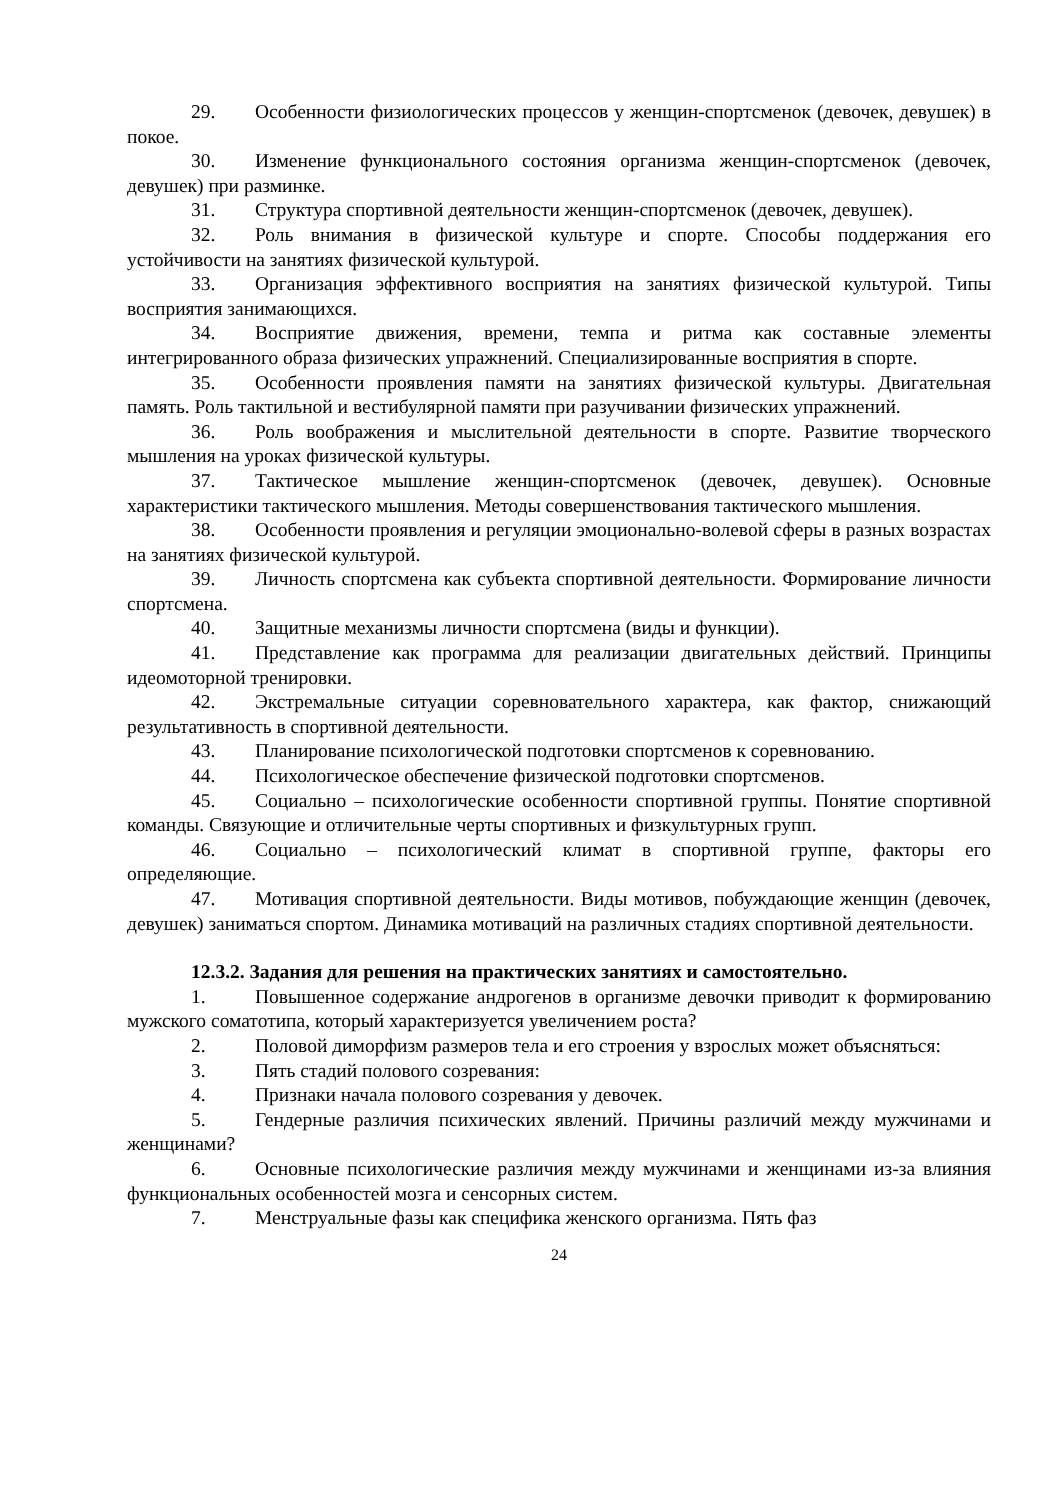29. Особенности физиологических процессов у женщин-спортсменок (девочек, девушек) в покое.
30. Изменение функционального состояния организма женщин-спортсменок (девочек, девушек) при разминке.
31. Структура спортивной деятельности женщин-спортсменок (девочек, девушек).
32. Роль внимания в физической культуре и спорте. Способы поддержания его устойчивости на занятиях физической культурой.
33. Организация эффективного восприятия на занятиях физической культурой. Типы восприятия занимающихся.
34. Восприятие движения, времени, темпа и ритма как составные элементы интегрированного образа физических упражнений. Специализированные восприятия в спорте.
35. Особенности проявления памяти на занятиях физической культуры. Двигательная память. Роль тактильной и вестибулярной памяти при разучивании физических упражнений.
36. Роль воображения и мыслительной деятельности в спорте. Развитие творческого мышления на уроках физической культуры.
37. Тактическое мышление женщин-спортсменок (девочек, девушек). Основные характеристики тактического мышления. Методы совершенствования тактического мышления.
38. Особенности проявления и регуляции эмоционально-волевой сферы в разных возрастах на занятиях физической культурой.
39. Личность спортсмена как субъекта спортивной деятельности. Формирование личности спортсмена.
40. Защитные механизмы личности спортсмена (виды и функции).
41. Представление как программа для реализации двигательных действий. Принципы идеомоторной тренировки.
42. Экстремальные ситуации соревновательного характера, как фактор, снижающий результативность в спортивной деятельности.
43. Планирование психологической подготовки спортсменов к соревнованию.
44. Психологическое обеспечение физической подготовки спортсменов.
45. Социально – психологические особенности спортивной группы. Понятие спортивной команды. Связующие и отличительные черты спортивных и физкультурных групп.
46. Социально – психологический климат в спортивной группе, факторы его определяющие.
47. Мотивация спортивной деятельности. Виды мотивов, побуждающие женщин (девочек, девушек) заниматься спортом. Динамика мотиваций на различных стадиях спортивной деятельности.
12.3.2. Задания для решения на практических занятиях и самостоятельно.
1. Повышенное содержание андрогенов в организме девочки приводит к формированию мужского соматотипа, который характеризуется увеличением роста?
2. Половой диморфизм размеров тела и его строения у взрослых может объясняться:
3. Пять стадий полового созревания:
4. Признаки начала полового созревания у девочек.
5. Гендерные различия психических явлений. Причины различий между мужчинами и женщинами?
6. Основные психологические различия между мужчинами и женщинами из-за влияния функциональных особенностей мозга и сенсорных систем.
7. Менструальные фазы как специфика женского организма. Пять фаз
24